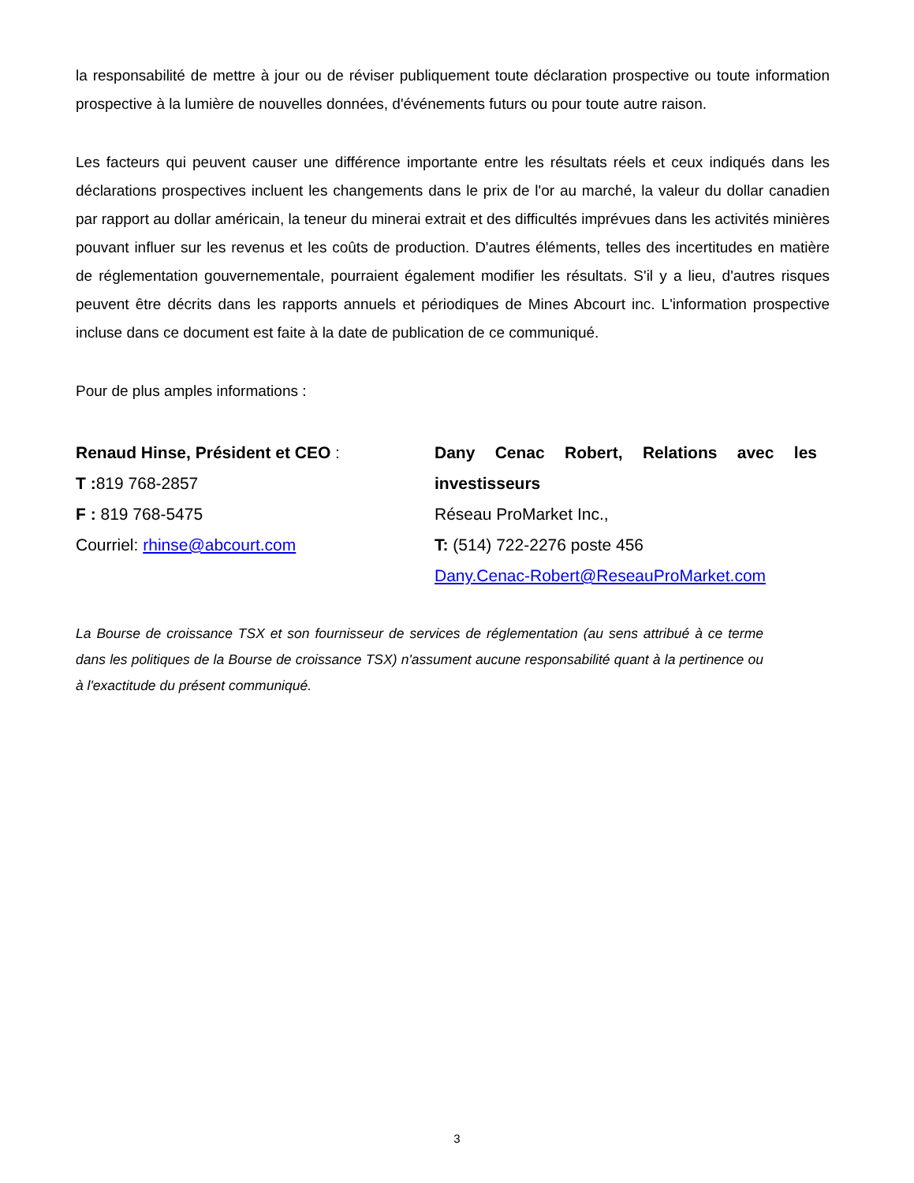la responsabilité de mettre à jour ou de réviser publiquement toute déclaration prospective ou toute information prospective à la lumière de nouvelles données, d'événements futurs ou pour toute autre raison.
Les facteurs qui peuvent causer une différence importante entre les résultats réels et ceux indiqués dans les déclarations prospectives incluent les changements dans le prix de l'or au marché, la valeur du dollar canadien par rapport au dollar américain, la teneur du minerai extrait et des difficultés imprévues dans les activités minières pouvant influer sur les revenus et les coûts de production. D'autres éléments, telles des incertitudes en matière de réglementation gouvernementale, pourraient également modifier les résultats. S'il y a lieu, d'autres risques peuvent être décrits dans les rapports annuels et périodiques de Mines Abcourt inc. L'information prospective incluse dans ce document est faite à la date de publication de ce communiqué.
Pour de plus amples informations :
Renaud Hinse, Président et CEO :
T : 819 768-2857
F : 819 768-5475
Courriel: rhinse@abcourt.com
Dany Cenac Robert, Relations avec les investisseurs
Réseau ProMarket Inc.,
T: (514) 722-2276 poste 456
Dany.Cenac-Robert@ReseauProMarket.com
La Bourse de croissance TSX et son fournisseur de services de réglementation (au sens attribué à ce terme dans les politiques de la Bourse de croissance TSX) n'assument aucune responsabilité quant à la pertinence ou à l'exactitude du présent communiqué.
3